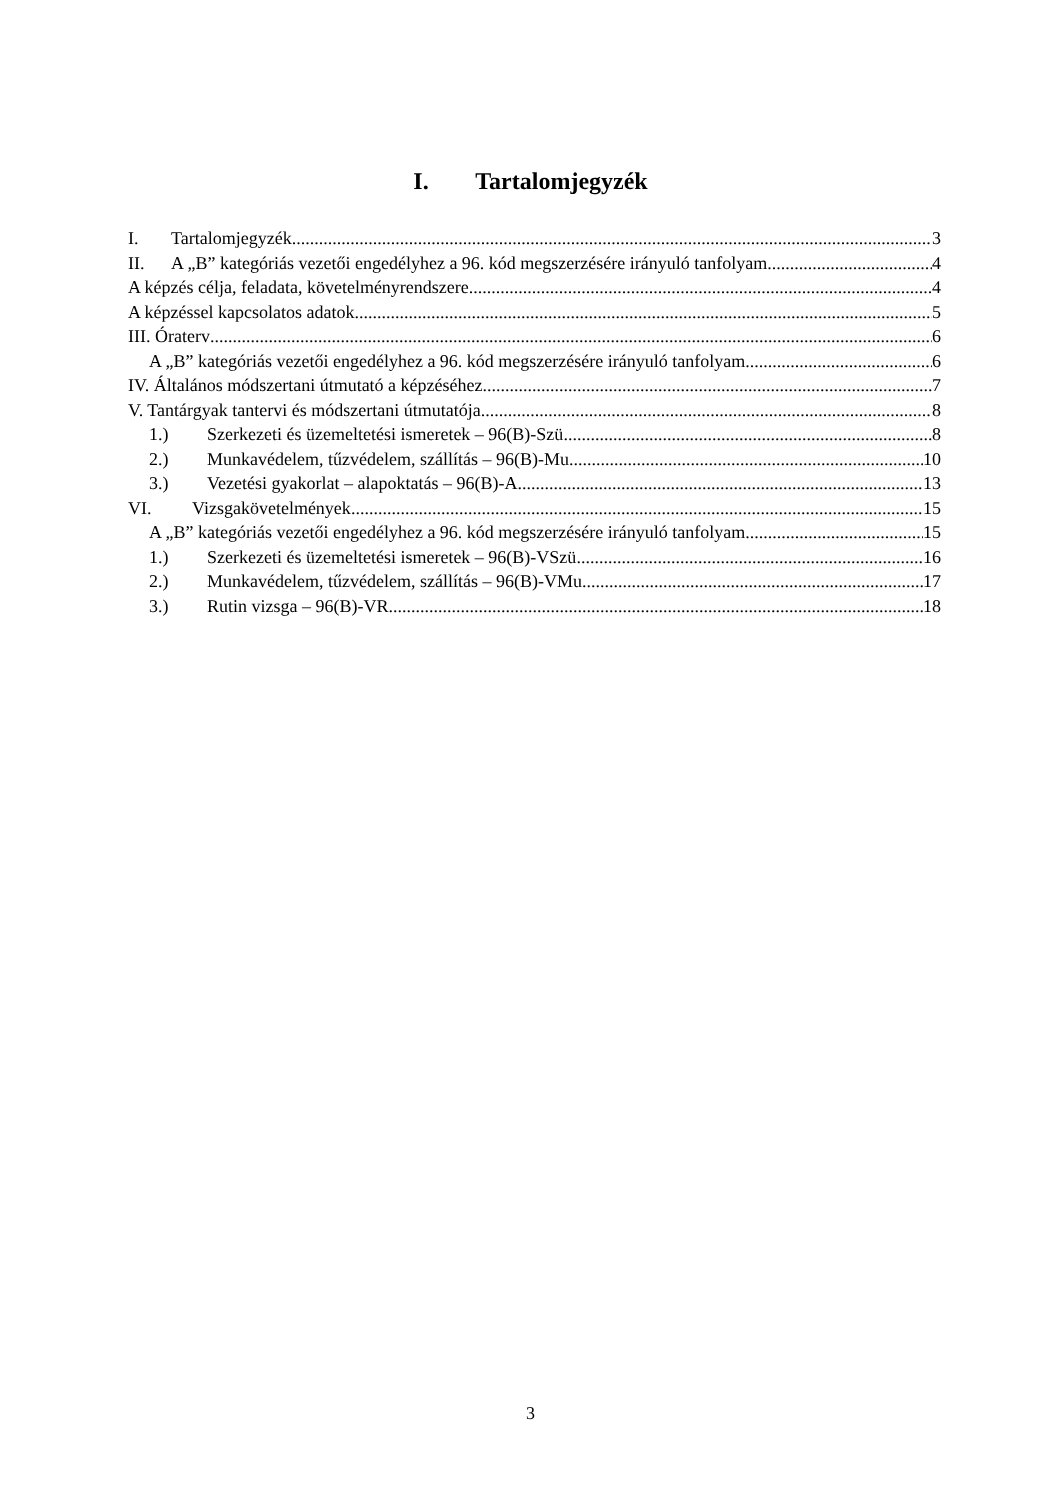I. Tartalomjegyzék
I. Tartalomjegyzék 3
II. A „B” kategóriás vezetői engedélyhez a 96. kód megszerzésére irányuló tanfolyam 4
A képzés célja, feladata, követelményrendszere 4
A képzéssel kapcsolatos adatok 5
III. Óraterv 6
A „B” kategóriás vezetői engedélyhez a 96. kód megszerzésére irányuló tanfolyam 6
IV. Általános módszertani útmutató a képzéséhez 7
V. Tantárgyak tantervi és módszertani útmutatója 8
1.) Szerkezeti és üzemeltetési ismeretek – 96(B)-Szü 8
2.) Munkavédelem, tűzvédelem, szállítás – 96(B)-Mu 10
3.) Vezetési gyakorlat – alapoktatás – 96(B)-A 13
VI. Vizsgakövetelmények 15
A „B” kategóriás vezetői engedélyhez a 96. kód megszerzésére irányuló tanfolyam 15
1.) Szerkezeti és üzemeltetési ismeretek – 96(B)-VSzü 16
2.) Munkavédelem, tűzvédelem, szállítás – 96(B)-VMu 17
3.) Rutin vizsga – 96(B)-VR 18
3